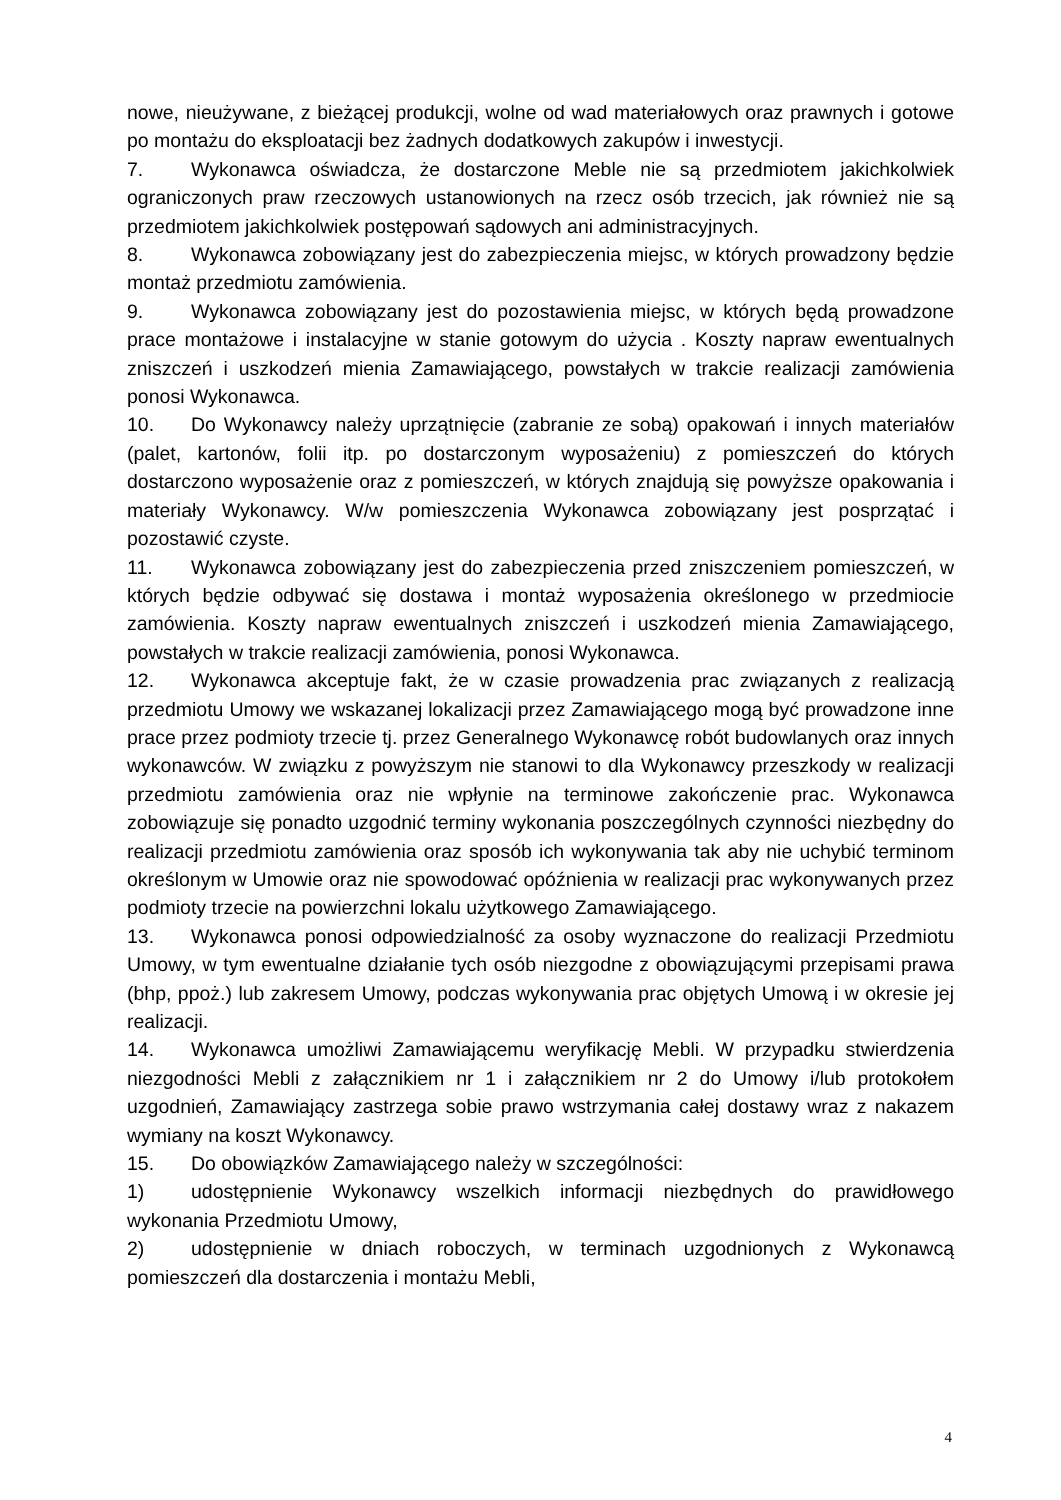nowe, nieużywane, z bieżącej produkcji, wolne od wad materiałowych oraz prawnych i gotowe po montażu do eksploatacji bez żadnych dodatkowych zakupów i inwestycji.
7. Wykonawca oświadcza, że dostarczone Meble nie są przedmiotem jakichkolwiek ograniczonych praw rzeczowych ustanowionych na rzecz osób trzecich, jak również nie są przedmiotem jakichkolwiek postępowań sądowych ani administracyjnych.
8. Wykonawca zobowiązany jest do zabezpieczenia miejsc, w których prowadzony będzie montaż przedmiotu zamówienia.
9. Wykonawca zobowiązany jest do pozostawienia miejsc, w których będą prowadzone prace montażowe i instalacyjne w stanie gotowym do użycia . Koszty napraw ewentualnych zniszczeń i uszkodzeń mienia Zamawiającego, powstałych w trakcie realizacji zamówienia ponosi Wykonawca.
10. Do Wykonawcy należy uprzątnięcie (zabranie ze sobą) opakowań i innych materiałów (palet, kartonów, folii itp. po dostarczonym wyposażeniu) z pomieszczeń do których dostarczono wyposażenie oraz z pomieszczeń, w których znajdują się powyższe opakowania i materiały Wykonawcy. W/w pomieszczenia Wykonawca zobowiązany jest posprzątać i pozostawić czyste.
11. Wykonawca zobowiązany jest do zabezpieczenia przed zniszczeniem pomieszczeń, w których będzie odbywać się dostawa i montaż wyposażenia określonego w przedmiocie zamówienia. Koszty napraw ewentualnych zniszczeń i uszkodzeń mienia Zamawiającego, powstałych w trakcie realizacji zamówienia, ponosi Wykonawca.
12. Wykonawca akceptuje fakt, że w czasie prowadzenia prac związanych z realizacją przedmiotu Umowy we wskazanej lokalizacji przez Zamawiającego mogą być prowadzone inne prace przez podmioty trzecie tj. przez Generalnego Wykonawcę robót budowlanych oraz innych wykonawców. W związku z powyższym nie stanowi to dla Wykonawcy przeszkody w realizacji przedmiotu zamówienia oraz nie wpłynie na terminowe zakończenie prac. Wykonawca zobowiązuje się ponadto uzgodnić terminy wykonania poszczególnych czynności niezbędny do realizacji przedmiotu zamówienia oraz sposób ich wykonywania tak aby nie uchybić terminom określonym w Umowie oraz nie spowodować opóźnienia w realizacji prac wykonywanych przez podmioty trzecie na powierzchni lokalu użytkowego Zamawiającego.
13. Wykonawca ponosi odpowiedzialność za osoby wyznaczone do realizacji Przedmiotu Umowy, w tym ewentualne działanie tych osób niezgodne z obowiązującymi przepisami prawa (bhp, ppoż.) lub zakresem Umowy, podczas wykonywania prac objętych Umową i w okresie jej realizacji.
14. Wykonawca umożliwi Zamawiającemu weryfikację Mebli. W przypadku stwierdzenia niezgodności Mebli z załącznikiem nr 1 i załącznikiem nr 2 do Umowy i/lub protokołem uzgodnień, Zamawiający zastrzega sobie prawo wstrzymania całej dostawy wraz z nakazem wymiany na koszt Wykonawcy.
15. Do obowiązków Zamawiającego należy w szczególności:
1) udostępnienie Wykonawcy wszelkich informacji niezbędnych do prawidłowego wykonania Przedmiotu Umowy,
2) udostępnienie w dniach roboczych, w terminach uzgodnionych z Wykonawcą pomieszczeń dla dostarczenia i montażu Mebli,
4